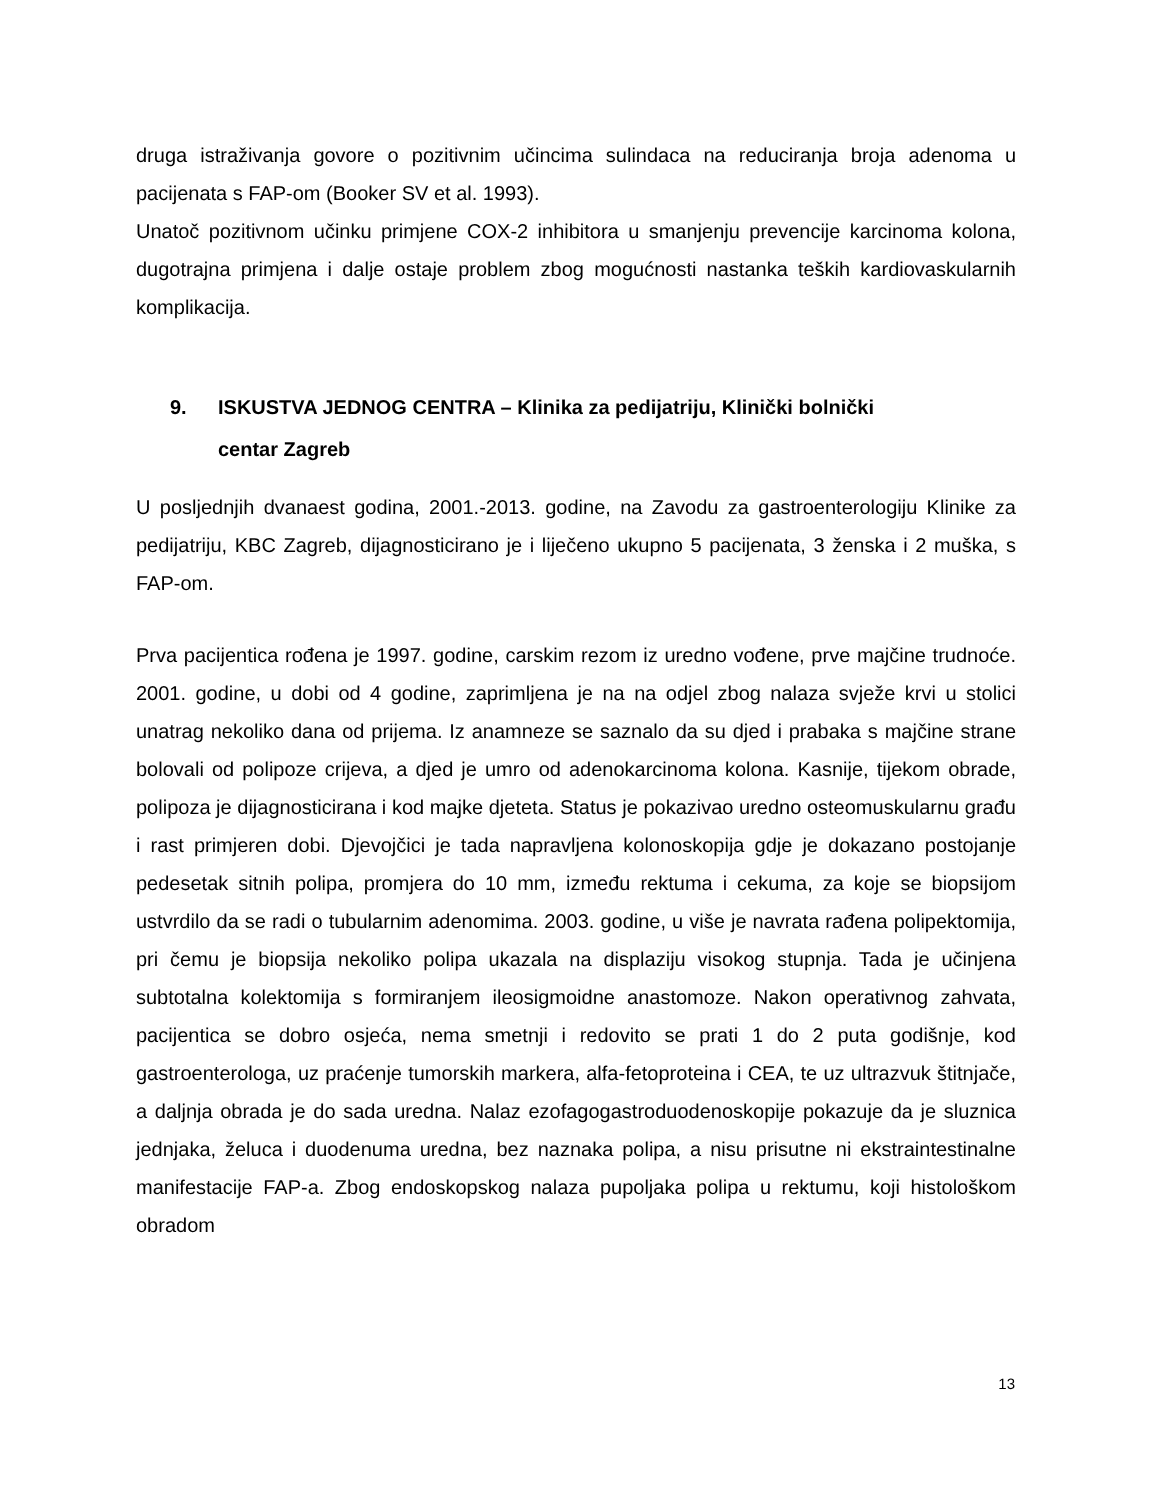druga istraživanja govore o pozitivnim učincima sulindaca na reduciranja broja adenoma u pacijenata s FAP-om (Booker SV et al. 1993).
Unatoč pozitivnom učinku primjene COX-2 inhibitora u smanjenju prevencije karcinoma kolona, dugotrajna primjena i dalje ostaje problem zbog mogućnosti nastanka teških kardiovaskularnih komplikacija.
9. ISKUSTVA JEDNOG CENTRA – Klinika za pedijatriju, Klinički bolnički
centar Zagreb
U posljednjih dvanaest godina, 2001.-2013. godine, na Zavodu za gastroenterologiju Klinike za pedijatriju, KBC Zagreb, dijagnosticirano je i liječeno ukupno 5 pacijenata, 3 ženska i 2 muška, s FAP-om.
Prva pacijentica rođena je 1997. godine, carskim rezom iz uredno vođene, prve majčine trudnoće. 2001. godine, u dobi od 4 godine, zaprimljena je na na odjel zbog nalaza svježe krvi u stolici unatrag nekoliko dana od prijema. Iz anamneze se saznalo da su djed i prabaka s majčine strane bolovali od polipoze crijeva, a djed je umro od adenokarcinoma kolona. Kasnije, tijekom obrade, polipoza je dijagnosticirana i kod majke djeteta. Status je pokazivao uredno osteomuskularnu građu i rast primjeren dobi. Djevojčici je tada napravljena kolonoskopija gdje je dokazano postojanje pedesetak sitnih polipa, promjera do 10 mm, između rektuma i cekuma, za koje se biopsijom ustvrdilo da se radi o tubularnim adenomima. 2003. godine, u više je navrata rađena polipektomija, pri čemu je biopsija nekoliko polipa ukazala na displaziju visokog stupnja. Tada je učinjena subtotalna kolektomija s formiranjem ileosigmoidne anastomoze. Nakon operativnog zahvata, pacijentica se dobro osjeća, nema smetnji i redovito se prati 1 do 2 puta godišnje, kod gastroenterologa, uz praćenje tumorskih markera, alfa-fetoproteina i CEA, te uz ultrazvuk štitnjače, a daljnja obrada je do sada uredna. Nalaz ezofagogastroduodenoskopije pokazuje da je sluznica jednjaka, želuca i duodenuma uredna, bez naznaka polipa, a nisu prisutne ni ekstraintestinalne manifestacije FAP-a. Zbog endoskopskog nalaza pupoljaka polipa u rektumu, koji histološkom obradom
13